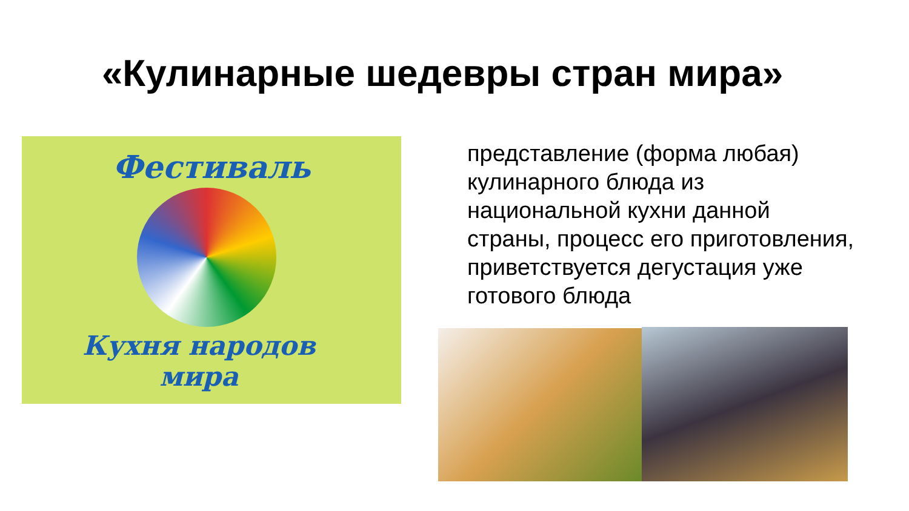«Кулинарные шедевры стран мира»
Фестиваль
Кухня народов
мира
представление (форма любая) кулинарного блюда из национальной кухни данной страны, процесс его приготовления, приветствуется дегустация уже готового блюда